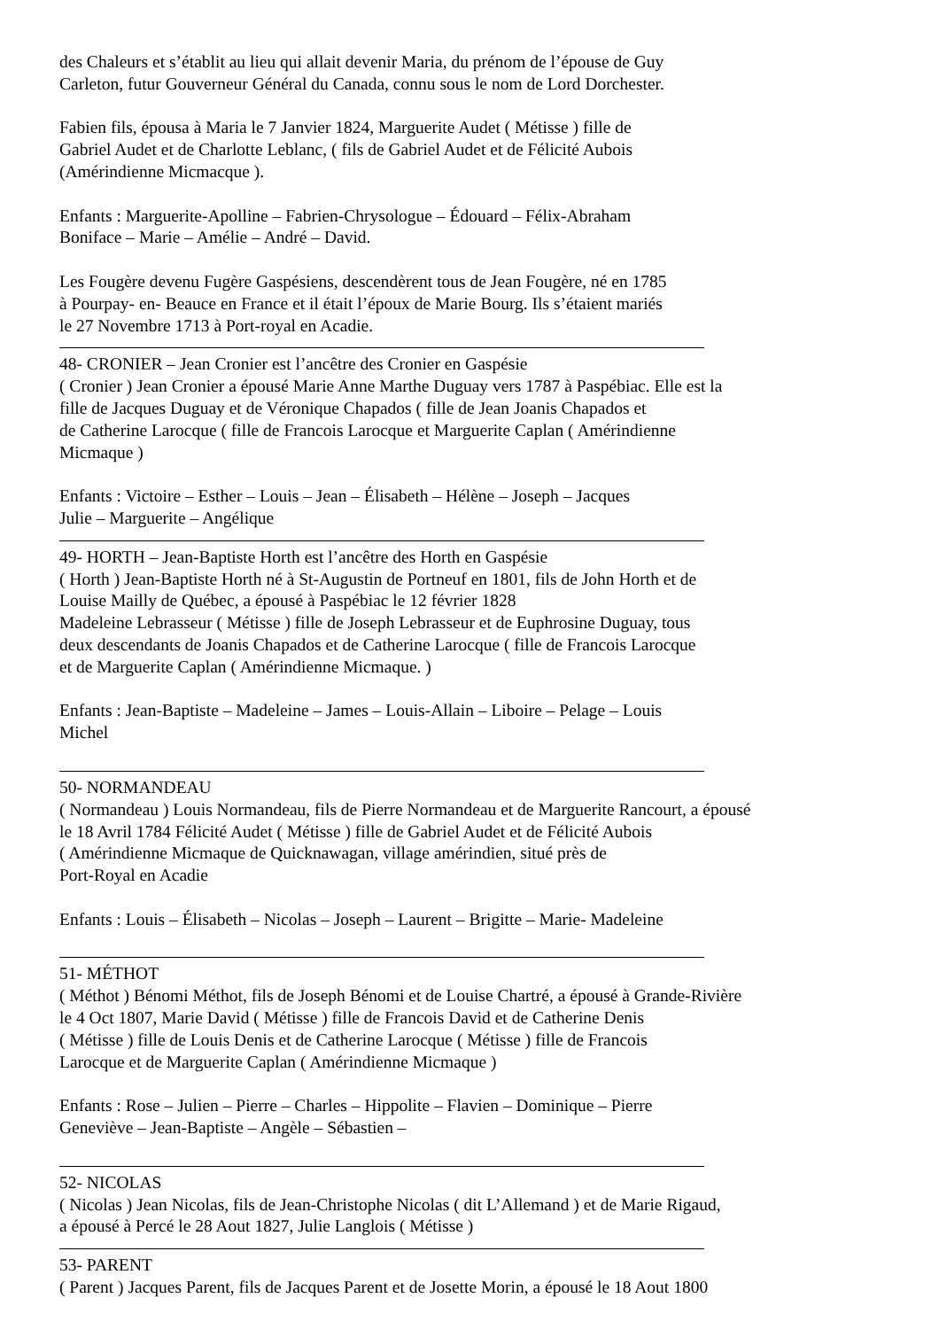des Chaleurs et s’établit au lieu qui allait devenir Maria, du prénom de l’épouse de Guy
Carleton, futur Gouverneur Général du Canada, connu sous le nom de Lord Dorchester.
Fabien fils, épousa à Maria le 7 Janvier 1824, Marguerite Audet ( Métisse ) fille de
Gabriel Audet et de Charlotte Leblanc, ( fils de Gabriel Audet et de Félicité Aubois
(Amérindienne Micmacque ).
Enfants : Marguerite-Apolline – Fabrien-Chrysologue – Édouard – Félix-Abraham
Boniface – Marie – Amélie – André – David.
Les Fougère devenu Fugère Gaspésiens, descendèrent tous de Jean Fougère, né en 1785
à Pourpay- en- Beauce en France et il était l’époux de Marie Bourg. Ils s’étaient mariés
le 27 Novembre 1713 à Port-royal en Acadie.
48- CRONIER – Jean Cronier est l’ancêtre des Cronier en Gaspésie
( Cronier ) Jean Cronier a épousé Marie Anne Marthe Duguay vers 1787 à Paspébiac. Elle est la
fille de Jacques Duguay et de Véronique Chapados ( fille de Jean Joanis Chapados et
de Catherine Larocque ( fille de Francois Larocque et Marguerite Caplan ( Amérindienne
Micmaque )
Enfants : Victoire – Esther – Louis – Jean – Élisabeth – Hélène – Joseph – Jacques
Julie – Marguerite – Angélique
49- HORTH – Jean-Baptiste Horth est l’ancêtre des Horth en Gaspésie
( Horth ) Jean-Baptiste Horth né à St-Augustin de Portneuf en 1801, fils de John Horth et de
Louise Mailly de Québec, a épousé à Paspébiac le 12 février 1828
Madeleine Lebrasseur ( Métisse ) fille de Joseph Lebrasseur et de Euphrosine Duguay, tous
deux descendants de Joanis Chapados et de Catherine Larocque ( fille de Francois Larocque
et de Marguerite Caplan ( Amérindienne Micmaque. )
Enfants : Jean-Baptiste – Madeleine – James – Louis-Allain – Liboire – Pelage – Louis
Michel
50- NORMANDEAU
( Normandeau ) Louis Normandeau, fils de Pierre Normandeau et de Marguerite Rancourt, a épousé
le 18 Avril 1784 Félicité Audet ( Métisse ) fille de Gabriel Audet et de Félicité Aubois
( Amérindienne Micmaque de Quicknawagan, village amérindien, situé près de
Port-Royal en Acadie
Enfants : Louis – Élisabeth – Nicolas – Joseph – Laurent – Brigitte – Marie- Madeleine
51- MÉTHOT
( Méthot ) Bénomi Méthot, fils de Joseph Bénomi et de Louise Chartré, a épousé à Grande-Rivière
le 4 Oct 1807, Marie David ( Métisse ) fille de Francois David et de Catherine Denis
( Métisse ) fille de Louis Denis et de Catherine Larocque ( Métisse ) fille de Francois
Larocque et de Marguerite Caplan ( Amérindienne Micmaque )
Enfants : Rose – Julien – Pierre – Charles – Hippolite – Flavien – Dominique – Pierre
Geneviève – Jean-Baptiste – Angèle – Sébastien –
52- NICOLAS
( Nicolas ) Jean Nicolas, fils de Jean-Christophe Nicolas ( dit L’Allemand ) et de Marie Rigaud,
a épousé à Percé le 28 Aout 1827, Julie Langlois ( Métisse )
53- PARENT
( Parent ) Jacques Parent, fils de Jacques Parent et de Josette Morin, a épousé le 18 Aout 1800